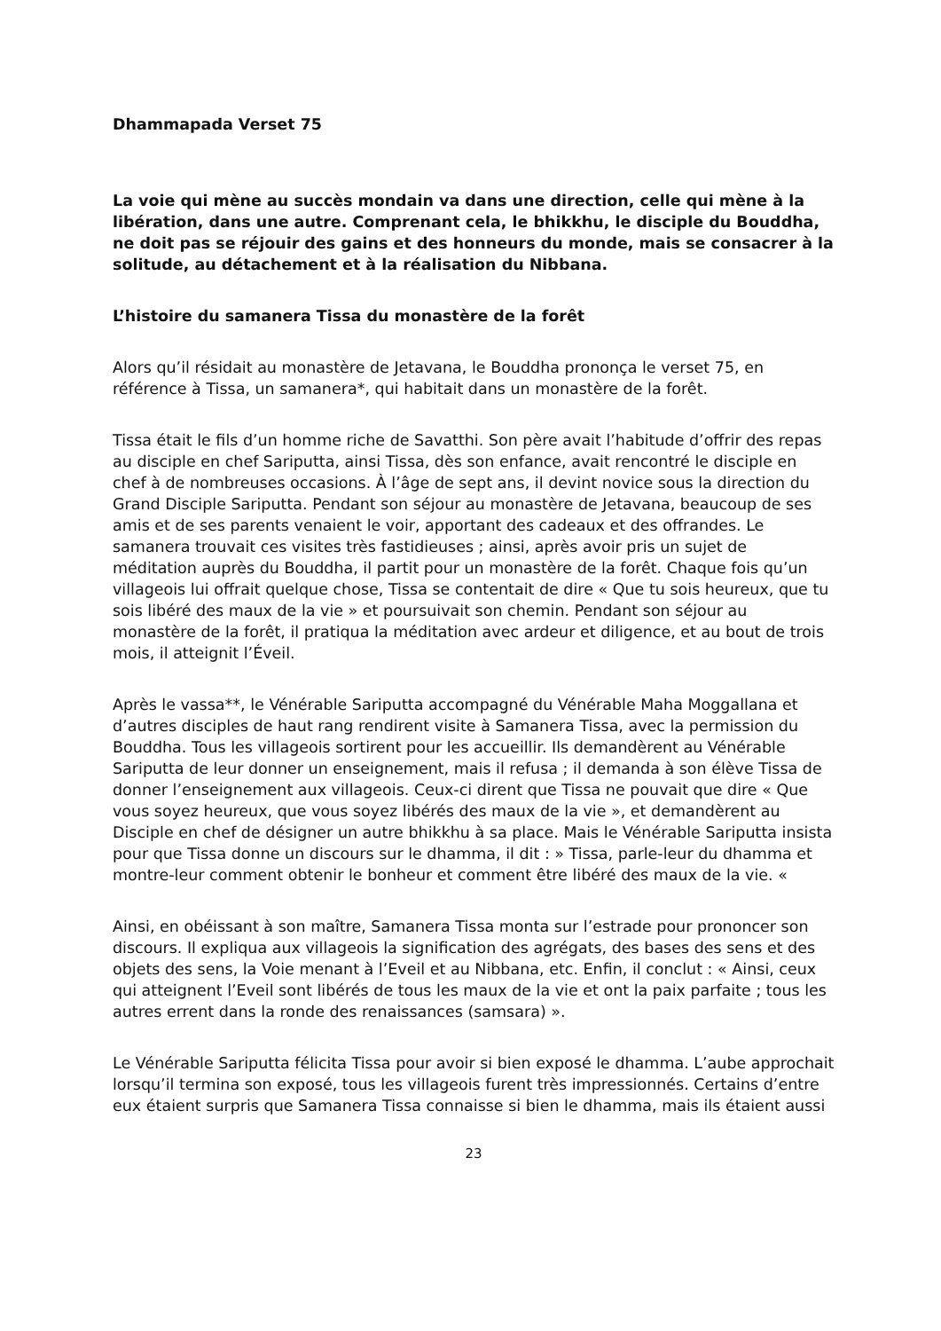Dhammapada Verset 75
La voie qui mène au succès mondain va dans une direction, celle qui mène à la libération, dans une autre. Comprenant cela, le bhikkhu, le disciple du Bouddha, ne doit pas se réjouir des gains et des honneurs du monde, mais se consacrer à la solitude, au détachement et à la réalisation du Nibbana.
L’histoire du samanera Tissa du monastère de la forêt
Alors qu’il résidait au monastère de Jetavana, le Bouddha prononça le verset 75, en référence à Tissa, un samanera*, qui habitait dans un monastère de la forêt.
Tissa était le fils d’un homme riche de Savatthi. Son père avait l’habitude d’offrir des repas au disciple en chef Sariputta, ainsi Tissa, dès son enfance, avait rencontré le disciple en chef à de nombreuses occasions. À l’âge de sept ans, il devint novice sous la direction du Grand Disciple Sariputta. Pendant son séjour au monastère de Jetavana, beaucoup de ses amis et de ses parents venaient le voir, apportant des cadeaux et des offrandes. Le samanera trouvait ces visites très fastidieuses ; ainsi, après avoir pris un sujet de méditation auprès du Bouddha, il partit pour un monastère de la forêt. Chaque fois qu’un villageois lui offrait quelque chose, Tissa se contentait de dire « Que tu sois heureux, que tu sois libéré des maux de la vie » et poursuivait son chemin. Pendant son séjour au monastère de la forêt, il pratiqua la méditation avec ardeur et diligence, et au bout de trois mois, il atteignit l’Éveil.
Après le vassa**, le Vénérable Sariputta accompagné du Vénérable Maha Moggallana et d’autres disciples de haut rang rendirent visite à Samanera Tissa, avec la permission du Bouddha. Tous les villageois sortirent pour les accueillir. Ils demandèrent au Vénérable Sariputta de leur donner un enseignement, mais il refusa ; il demanda à son élève Tissa de donner l’enseignement aux villageois. Ceux-ci dirent que Tissa ne pouvait que dire « Que vous soyez heureux, que vous soyez libérés des maux de la vie », et demandèrent au Disciple en chef de désigner un autre bhikkhu à sa place. Mais le Vénérable Sariputta insista pour que Tissa donne un discours sur le dhamma, il dit : » Tissa, parle-leur du dhamma et montre-leur comment obtenir le bonheur et comment être libéré des maux de la vie. «
Ainsi, en obéissant à son maître, Samanera Tissa monta sur l’estrade pour prononcer son discours. Il expliqua aux villageois la signification des agrégats, des bases des sens et des objets des sens, la Voie menant à l’Eveil et au Nibbana, etc. Enfin, il conclut : « Ainsi, ceux qui atteignent l’Eveil sont libérés de tous les maux de la vie et ont la paix parfaite ; tous les autres errent dans la ronde des renaissances (samsara) ».
Le Vénérable Sariputta félicita Tissa pour avoir si bien exposé le dhamma. L’aube approchait lorsqu’il termina son exposé, tous les villageois furent très impressionnés. Certains d’entre eux étaient surpris que Samanera Tissa connaisse si bien le dhamma, mais ils étaient aussi
23